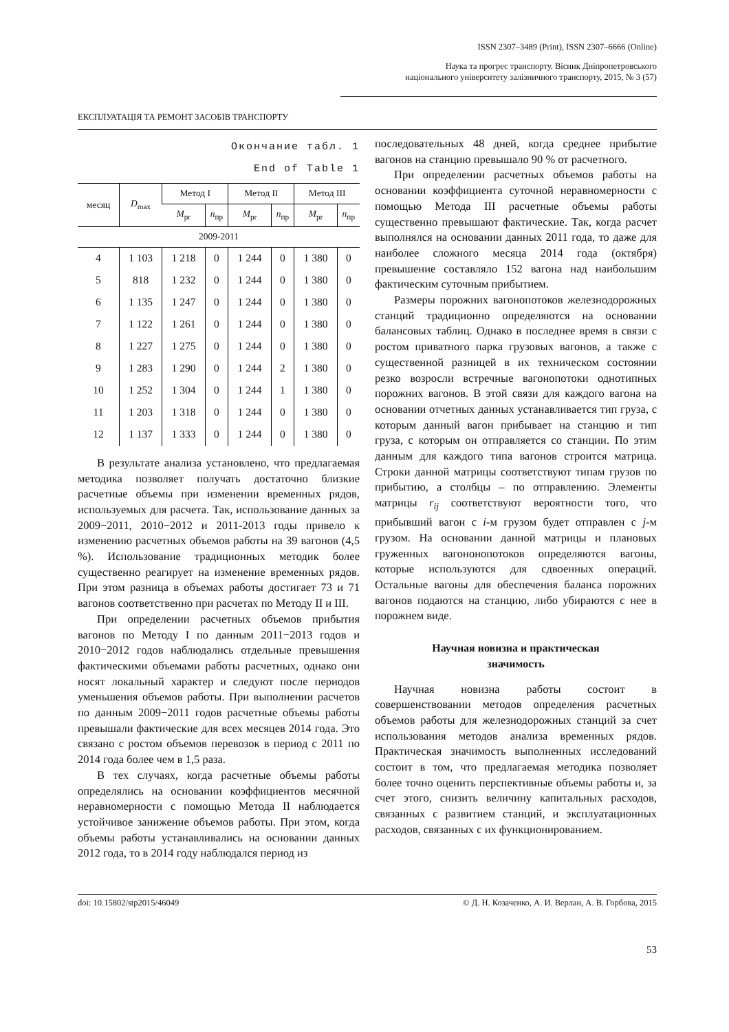ISSN 2307–3489 (Print), ISSN 2307–6666 (Online)
Наука та прогрес транспорту. Вісник Дніпропетровського
національного університету залізничного транспорту, 2015, № 3 (57)
ЕКСПЛУАТАЦІЯ ТА РЕМОНТ ЗАСОБІВ ТРАНСПОРТУ
Окончание табл. 1
End of Table 1
| месяц | D<sub>max</sub> | Метод I | | Метод II | | Метод III | |
| --- | --- | --- | --- | --- | --- | --- | --- |
| | | M<sub>pr</sub> | n<sub>пр</sub> | M<sub>pr</sub> | n<sub>пр</sub> | M<sub>pr</sub> | n<sub>пр</sub> |
| 2009-2011 | | | | | | | |
| 4 | 1 103 | 1 218 | 0 | 1 244 | 0 | 1 380 | 0 |
| 5 | 818 | 1 232 | 0 | 1 244 | 0 | 1 380 | 0 |
| 6 | 1 135 | 1 247 | 0 | 1 244 | 0 | 1 380 | 0 |
| 7 | 1 122 | 1 261 | 0 | 1 244 | 0 | 1 380 | 0 |
| 8 | 1 227 | 1 275 | 0 | 1 244 | 0 | 1 380 | 0 |
| 9 | 1 283 | 1 290 | 0 | 1 244 | 2 | 1 380 | 0 |
| 10 | 1 252 | 1 304 | 0 | 1 244 | 1 | 1 380 | 0 |
| 11 | 1 203 | 1 318 | 0 | 1 244 | 0 | 1 380 | 0 |
| 12 | 1 137 | 1 333 | 0 | 1 244 | 0 | 1 380 | 0 |
В результате анализа установлено, что предлагаемая методика позволяет получать достаточно близкие расчетные объемы при изменении временных рядов, используемых для расчета. Так, использование данных за 2009−2011, 2010−2012 и 2011-2013 годы привело к изменению расчетных объемов работы на 39 вагонов (4,5 %). Использование традиционных методик более существенно реагирует на изменение временных рядов. При этом разница в объемах работы достигает 73 и 71 вагонов соответственно при расчетах по Методу II и III.
При определении расчетных объемов прибытия вагонов по Методу I по данным 2011−2013 годов и 2010−2012 годов наблюдались отдельные превышения фактическими объемами работы расчетных, однако они носят локальный характер и следуют после периодов уменьшения объемов работы. При выполнении расчетов по данным 2009−2011 годов расчетные объемы работы превышали фактические для всех месяцев 2014 года. Это связано с ростом объемов перевозок в период с 2011 по 2014 года более чем в 1,5 раза.
В тех случаях, когда расчетные объемы работы определялись на основании коэффициентов месячной неравномерности с помощью Метода II наблюдается устойчивое занижение объемов работы. При этом, когда объемы работы устанавливались на основании данных 2012 года, то в 2014 году наблюдался период из
последовательных 48 дней, когда среднее прибытие вагонов на станцию превышало 90 % от расчетного.
При определении расчетных объемов работы на основании коэффициента суточной неравномерности с помощью Метода III расчетные объемы работы существенно превышают фактические. Так, когда расчет выполнялся на основании данных 2011 года, то даже для наиболее сложного месяца 2014 года (октября) превышение составляло 152 вагона над наибольшим фактическим суточным прибытием.
Размеры порожних вагонопотоков железнодорожных станций традиционно определяются на основании балансовых таблиц. Однако в последнее время в связи с ростом приватного парка грузовых вагонов, а также с существенной разницей в их техническом состоянии резко возросли встречные вагонопотоки однотипных порожних вагонов. В этой связи для каждого вагона на основании отчетных данных устанавливается тип груза, с которым данный вагон прибывает на станцию и тип груза, с которым он отправляется со станции. По этим данным для каждого типа вагонов строится матрица. Строки данной матрицы соответствуют типам грузов по прибытию, а столбцы – по отправлению. Элементы матрицы r<sub>ij</sub> соответствуют вероятности того, что прибывший вагон с i-м грузом будет отправлен с j-м грузом. На основании данной матрицы и плановых груженных вагононопотоков определяются вагоны, которые используются для сдвоенных операций. Остальные вагоны для обеспечения баланса порожних вагонов подаются на станцию, либо убираются с нее в порожнем виде.
Научная новизна и практическая
значимость
Научная новизна работы состоит в совершенствовании методов определения расчетных объемов работы для железнодорожных станций за счет использования методов анализа временных рядов. Практическая значимость выполненных исследований состоит в том, что предлагаемая методика позволяет более точно оценить перспективные объемы работы и, за счет этого, снизить величину капитальных расходов, связанных с развитием станций, и эксплуатационных расходов, связанных с их функционированием.
doi: 10.15802/stp2015/46049 © Д. Н. Козаченко, А. И. Верлан, А. В. Горбова, 2015
53